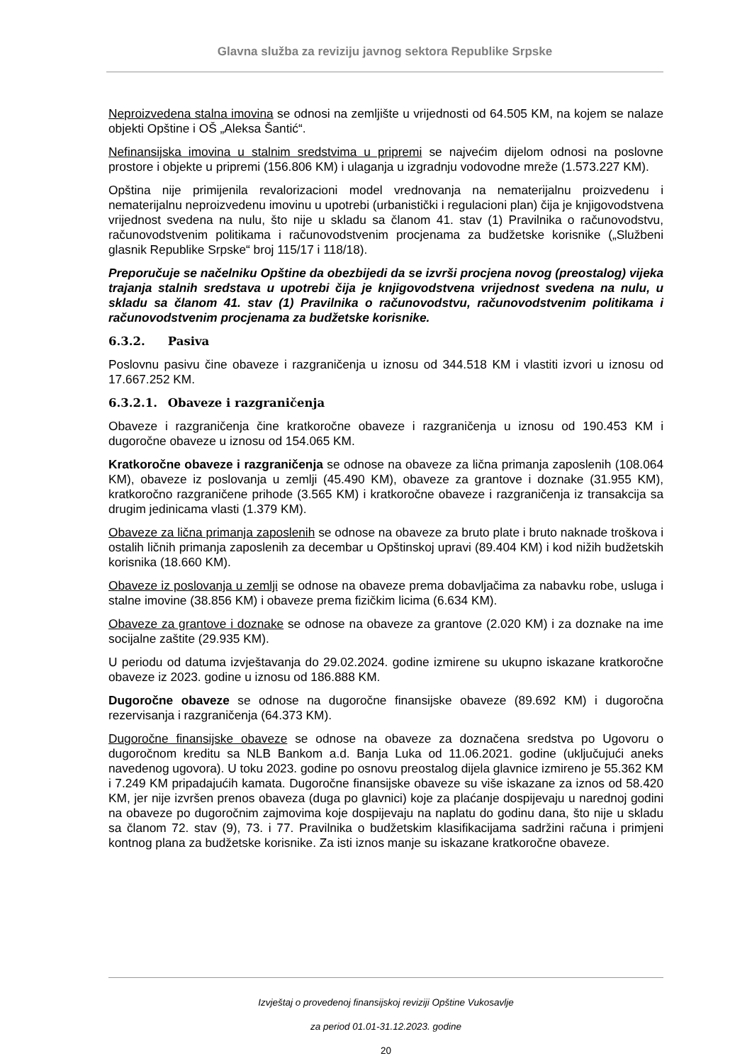Glavna služba za reviziju javnog sektora Republike Srpske
Neproizvedena stalna imovina se odnosi na zemljište u vrijednosti od 64.505 KM, na kojem se nalaze objekti Opštine i OŠ „Aleksa Šantić“.
Nefinansijska imovina u stalnim sredstvima u pripremi se najvećim dijelom odnosi na poslovne prostore i objekte u pripremi (156.806 KM) i ulaganja u izgradnju vodovodne mreže (1.573.227 KM).
Opština nije primijenila revalorizacioni model vrednovanja na nematerijalnu proizvedenu i nematerijalnu neproizvedenu imovinu u upotrebi (urbanistički i regulacioni plan) čija je knjigovodstvena vrijednost svedena na nulu, što nije u skladu sa članom 41. stav (1) Pravilnika o računovodstvu, računovodstvenim politikama i računovodstvenim procjenama za budžetske korisnike („Službeni glasnik Republike Srpske“ broj 115/17 i 118/18).
Preporučuje se načelniku Opštine da obezbijedi da se izvrši procjena novog (preostalog) vijeka trajanja stalnih sredstava u upotrebi čija je knjigovodstvena vrijednost svedena na nulu, u skladu sa članom 41. stav (1) Pravilnika o računovodstvu, računovodstvenim politikama i računovodstvenim procjenama za budžetske korisnike.
6.3.2. Pasiva
Poslovnu pasivu čine obaveze i razgraničenja u iznosu od 344.518 KM i vlastiti izvori u iznosu od 17.667.252 KM.
6.3.2.1. Obaveze i razgraničenja
Obaveze i razgraničenja čine kratkoročne obaveze i razgraničenja u iznosu od 190.453 KM i dugoročne obaveze u iznosu od 154.065 KM.
Kratkoročne obaveze i razgraničenja se odnose na obaveze za lična primanja zaposlenih (108.064 KM), obaveze iz poslovanja u zemlji (45.490 KM), obaveze za grantove i doznake (31.955 KM), kratkoročno razgraničene prihode (3.565 KM) i kratkoročne obaveze i razgraničenja iz transakcija sa drugim jedinicama vlasti (1.379 KM).
Obaveze za lična primanja zaposlenih se odnose na obaveze za bruto plate i bruto naknade troškova i ostalih ličnih primanja zaposlenih za decembar u Opštinskoj upravi (89.404 KM) i kod nižih budžetskih korisnika (18.660 KM).
Obaveze iz poslovanja u zemlji se odnose na obaveze prema dobavljačima za nabavku robe, usluga i stalne imovine (38.856 KM) i obaveze prema fizičkim licima (6.634 KM).
Obaveze za grantove i doznake se odnose na obaveze za grantove (2.020 KM) i za doznake na ime socijalne zaštite (29.935 KM).
U periodu od datuma izvještavanja do 29.02.2024. godine izmirene su ukupno iskazane kratkoročne obaveze iz 2023. godine u iznosu od 186.888 KM.
Dugoročne obaveze se odnose na dugoročne finansijske obaveze (89.692 KM) i dugoročna rezervisanja i razgraničenja (64.373 KM).
Dugoročne finansijske obaveze se odnose na obaveze za doznačena sredstva po Ugovoru o dugoročnom kreditu sa NLB Bankom a.d. Banja Luka od 11.06.2021. godine (uključujući aneks navedenog ugovora). U toku 2023. godine po osnovu preostalog dijela glavnice izmireno je 55.362 KM i 7.249 KM pripadajućih kamata. Dugoročne finansijske obaveze su više iskazane za iznos od 58.420 KM, jer nije izvršen prenos obaveza (duga po glavnici) koje za plaćanje dospijevaju u narednoj godini na obaveze po dugoročnim zajmovima koje dospijevaju na naplatu do godinu dana, što nije u skladu sa članom 72. stav (9), 73. i 77. Pravilnika o budžetskim klasifikacijama sadržini računa i primjeni kontnog plana za budžetske korisnike. Za isti iznos manje su iskazane kratkoročne obaveze.
Izvještaj o provedenoj finansijskoj reviziji Opštine Vukosavlje
za period 01.01-31.12.2023. godine
20